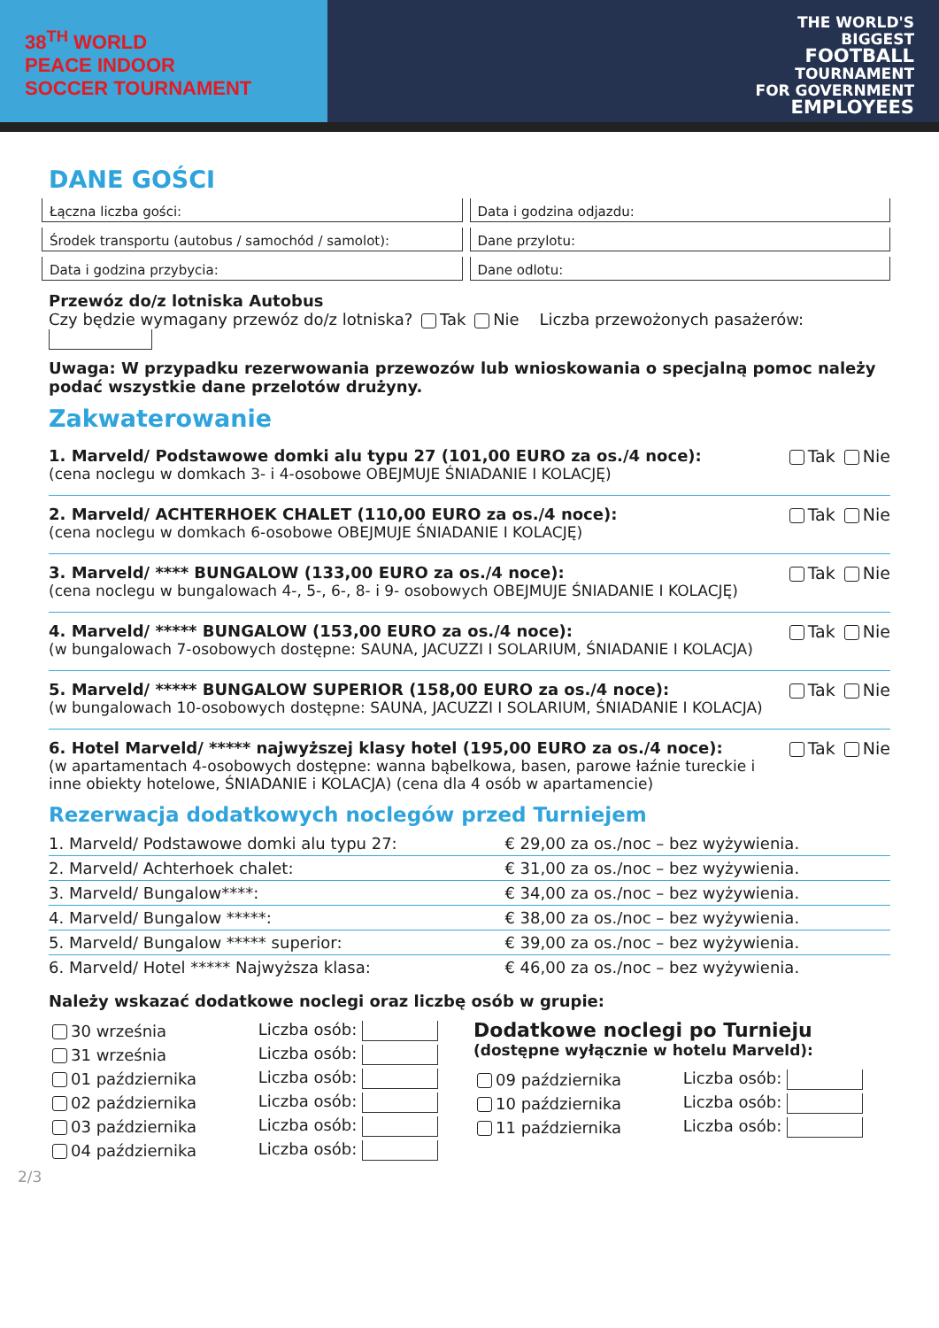38<sup>TH</sup> WORLD
PEACE INDOOR
SOCCER TOURNAMENT
THE WORLD'S
BIGGEST
FOOTBALL
TOURNAMENT
FOR GOVERNMENT
EMPLOYEES
DANE GOŚCI
Łączna liczba gości:
Data i godzina odjazdu:
Środek transportu (autobus / samochód / samolot):
Dane przylotu:
Data i godzina przybycia:
Dane odlotu:
Przewóz do/z lotniska Autobus
Czy będzie wymagany przewóz do/z lotniska? Tak Nie Liczba przewożonych pasażerów:
Uwaga: W przypadku rezerwowania przewozów lub wnioskowania o specjalną pomoc należy podać wszystkie dane przelotów drużyny.
Zakwaterowanie
1. Marveld/ Podstawowe domki alu typu 27 (101,00 EURO za os./4 noce):
(cena noclegu w domkach 3- i 4-osobowe OBEJMUJE ŚNIADANIE I KOLACJĘ)
Tak Nie
2. Marveld/ ACHTERHOEK CHALET (110,00 EURO za os./4 noce):
(cena noclegu w domkach 6-osobowe OBEJMUJE ŚNIADANIE I KOLACJĘ)
Tak Nie
3. Marveld/ **** BUNGALOW (133,00 EURO za os./4 noce):
(cena noclegu w bungalowach 4-, 5-, 6-, 8- i 9- osobowych OBEJMUJE ŚNIADANIE I KOLACJĘ)
Tak Nie
4. Marveld/ ***** BUNGALOW (153,00 EURO za os./4 noce):
(w bungalowach 7-osobowych dostępne: SAUNA, JACUZZI I SOLARIUM, ŚNIADANIE I KOLACJA)
Tak Nie
5. Marveld/ ***** BUNGALOW SUPERIOR (158,00 EURO za os./4 noce):
(w bungalowach 10-osobowych dostępne: SAUNA, JACUZZI I SOLARIUM, ŚNIADANIE I KOLACJA)
Tak Nie
6. Hotel Marveld/ ***** najwyższej klasy hotel (195,00 EURO za os./4 noce):
(w apartamentach 4-osobowych dostępne: wanna bąbelkowa, basen, parowe łaźnie tureckie i inne obiekty hotelowe, ŚNIADANIE i KOLACJA) (cena dla 4 osób w apartamencie)
Tak Nie
Rezerwacja dodatkowych noclegów przed Turniejem
| 1. Marveld/ Podstawowe domki alu typu 27: | € 29,00 za os./noc – bez wyżywienia. |
| 2. Marveld/ Achterhoek chalet: | € 31,00 za os./noc – bez wyżywienia. |
| 3. Marveld/ Bungalow****: | € 34,00 za os./noc – bez wyżywienia. |
| 4. Marveld/ Bungalow *****: | € 38,00 za os./noc – bez wyżywienia. |
| 5. Marveld/ Bungalow ***** superior: | € 39,00 za os./noc – bez wyżywienia. |
| 6. Marveld/ Hotel ***** Najwyższa klasa: | € 46,00 za os./noc – bez wyżywienia. |
Należy wskazać dodatkowe noclegi oraz liczbę osób w grupie:
30 września Liczba osób:
31 września Liczba osób:
01 października Liczba osób:
02 października Liczba osób:
03 października Liczba osób:
04 października Liczba osób:
Dodatkowe noclegi po Turnieju
(dostępne wyłącznie w hotelu Marveld):
09 października Liczba osób:
10 października Liczba osób:
11 października Liczba osób:
2/3